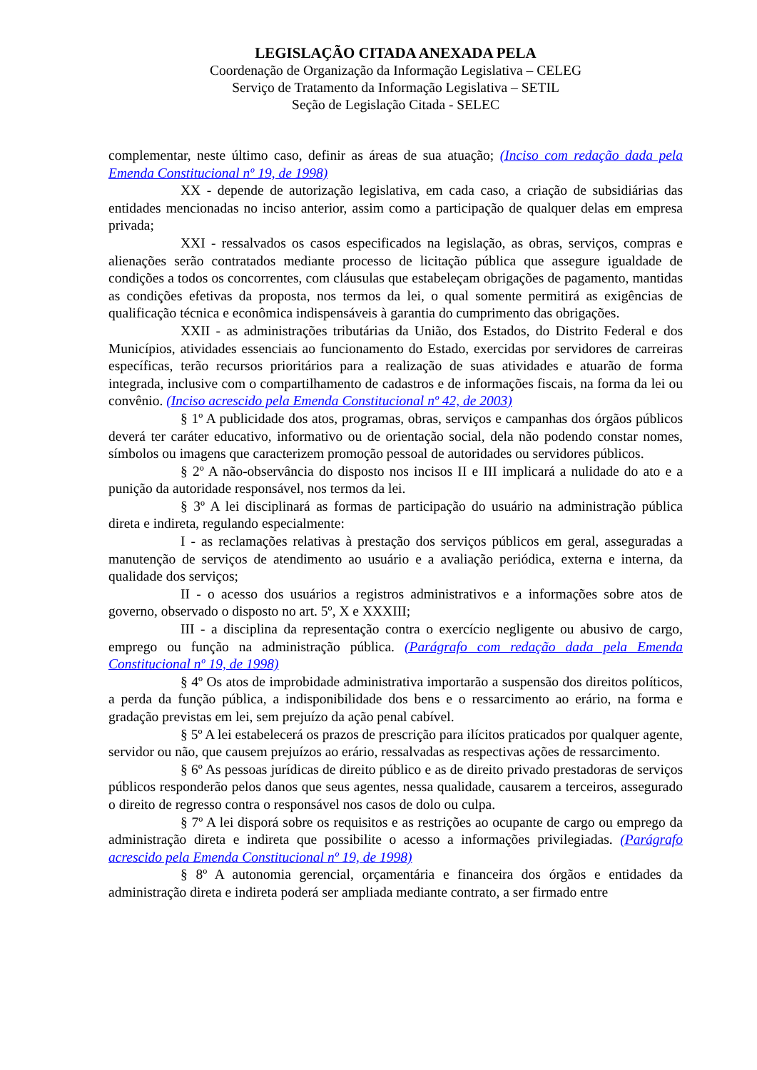LEGISLAÇÃO CITADA ANEXADA PELA
Coordenação de Organização da Informação Legislativa – CELEG
Serviço de Tratamento da Informação Legislativa – SETIL
Seção de Legislação Citada - SELEC
complementar, neste último caso, definir as áreas de sua atuação; (Inciso com redação dada pela Emenda Constitucional nº 19, de 1998)
XX - depende de autorização legislativa, em cada caso, a criação de subsidiárias das entidades mencionadas no inciso anterior, assim como a participação de qualquer delas em empresa privada;
XXI - ressalvados os casos especificados na legislação, as obras, serviços, compras e alienações serão contratados mediante processo de licitação pública que assegure igualdade de condições a todos os concorrentes, com cláusulas que estabeleçam obrigações de pagamento, mantidas as condições efetivas da proposta, nos termos da lei, o qual somente permitirá as exigências de qualificação técnica e econômica indispensáveis à garantia do cumprimento das obrigações.
XXII - as administrações tributárias da União, dos Estados, do Distrito Federal e dos Municípios, atividades essenciais ao funcionamento do Estado, exercidas por servidores de carreiras específicas, terão recursos prioritários para a realização de suas atividades e atuarão de forma integrada, inclusive com o compartilhamento de cadastros e de informações fiscais, na forma da lei ou convênio. (Inciso acrescido pela Emenda Constitucional nº 42, de 2003)
§ 1º A publicidade dos atos, programas, obras, serviços e campanhas dos órgãos públicos deverá ter caráter educativo, informativo ou de orientação social, dela não podendo constar nomes, símbolos ou imagens que caracterizem promoção pessoal de autoridades ou servidores públicos.
§ 2º A não-observância do disposto nos incisos II e III implicará a nulidade do ato e a punição da autoridade responsável, nos termos da lei.
§ 3º A lei disciplinará as formas de participação do usuário na administração pública direta e indireta, regulando especialmente:
I - as reclamações relativas à prestação dos serviços públicos em geral, asseguradas a manutenção de serviços de atendimento ao usuário e a avaliação periódica, externa e interna, da qualidade dos serviços;
II - o acesso dos usuários a registros administrativos e a informações sobre atos de governo, observado o disposto no art. 5º, X e XXXIII;
III - a disciplina da representação contra o exercício negligente ou abusivo de cargo, emprego ou função na administração pública. (Parágrafo com redação dada pela Emenda Constitucional nº 19, de 1998)
§ 4º Os atos de improbidade administrativa importarão a suspensão dos direitos políticos, a perda da função pública, a indisponibilidade dos bens e o ressarcimento ao erário, na forma e gradação previstas em lei, sem prejuízo da ação penal cabível.
§ 5º A lei estabelecerá os prazos de prescrição para ilícitos praticados por qualquer agente, servidor ou não, que causem prejuízos ao erário, ressalvadas as respectivas ações de ressarcimento.
§ 6º As pessoas jurídicas de direito público e as de direito privado prestadoras de serviços públicos responderão pelos danos que seus agentes, nessa qualidade, causarem a terceiros, assegurado o direito de regresso contra o responsável nos casos de dolo ou culpa.
§ 7º A lei disporá sobre os requisitos e as restrições ao ocupante de cargo ou emprego da administração direta e indireta que possibilite o acesso a informações privilegiadas. (Parágrafo acrescido pela Emenda Constitucional nº 19, de 1998)
§ 8º A autonomia gerencial, orçamentária e financeira dos órgãos e entidades da administração direta e indireta poderá ser ampliada mediante contrato, a ser firmado entre